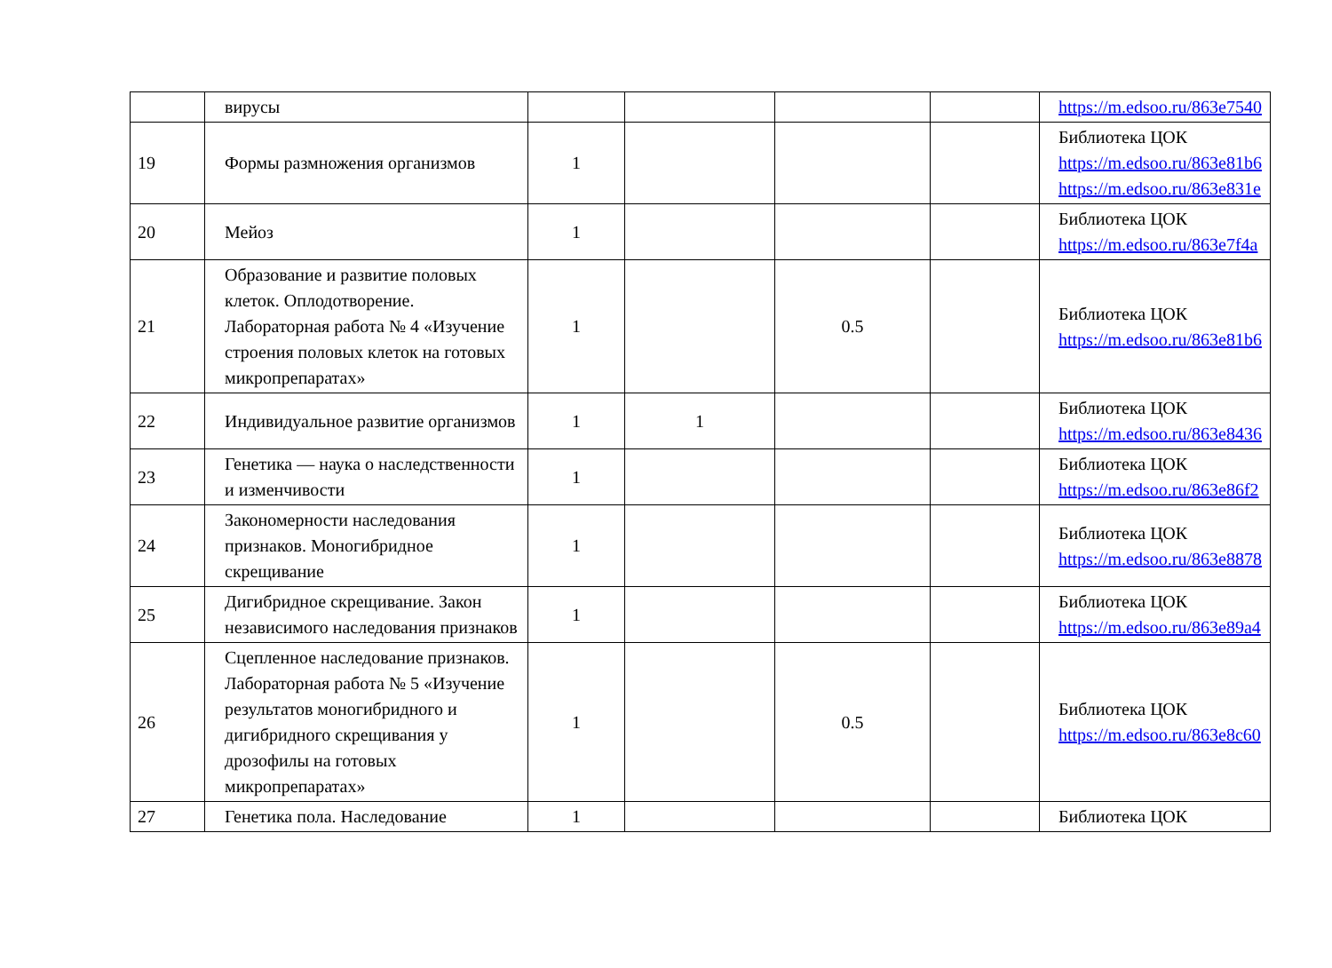| | вирусы | | | | | https://m.edsoo.ru/863e7540 |
| 19 | Формы размножения организмов | 1 | | | | Библиотека ЦОК https://m.edsoo.ru/863e81b6 https://m.edsoo.ru/863e831e |
| 20 | Мейоз | 1 | | | | Библиотека ЦОК https://m.edsoo.ru/863e7f4a |
| 21 | Образование и развитие половых клеток. Оплодотворение. Лабораторная работа № 4 «Изучение строения половых клеток на готовых микропрепаратах» | 1 | | 0.5 | | Библиотека ЦОК https://m.edsoo.ru/863e81b6 |
| 22 | Индивидуальное развитие организмов | 1 | 1 | | | Библиотека ЦОК https://m.edsoo.ru/863e8436 |
| 23 | Генетика — наука о наследственности и изменчивости | 1 | | | | Библиотека ЦОК https://m.edsoo.ru/863e86f2 |
| 24 | Закономерности наследования признаков. Моногибридное скрещивание | 1 | | | | Библиотека ЦОК https://m.edsoo.ru/863e8878 |
| 25 | Дигибридное скрещивание. Закон независимого наследования признаков | 1 | | | | Библиотека ЦОК https://m.edsoo.ru/863e89a4 |
| 26 | Сцепленное наследование признаков. Лабораторная работа № 5 «Изучение результатов моногибридного и дигибридного скрещивания у дрозофилы на готовых микропрепаратах» | 1 | | 0.5 | | Библиотека ЦОК https://m.edsoo.ru/863e8c60 |
| 27 | Генетика пола. Наследование | 1 | | | | Библиотека ЦОК |